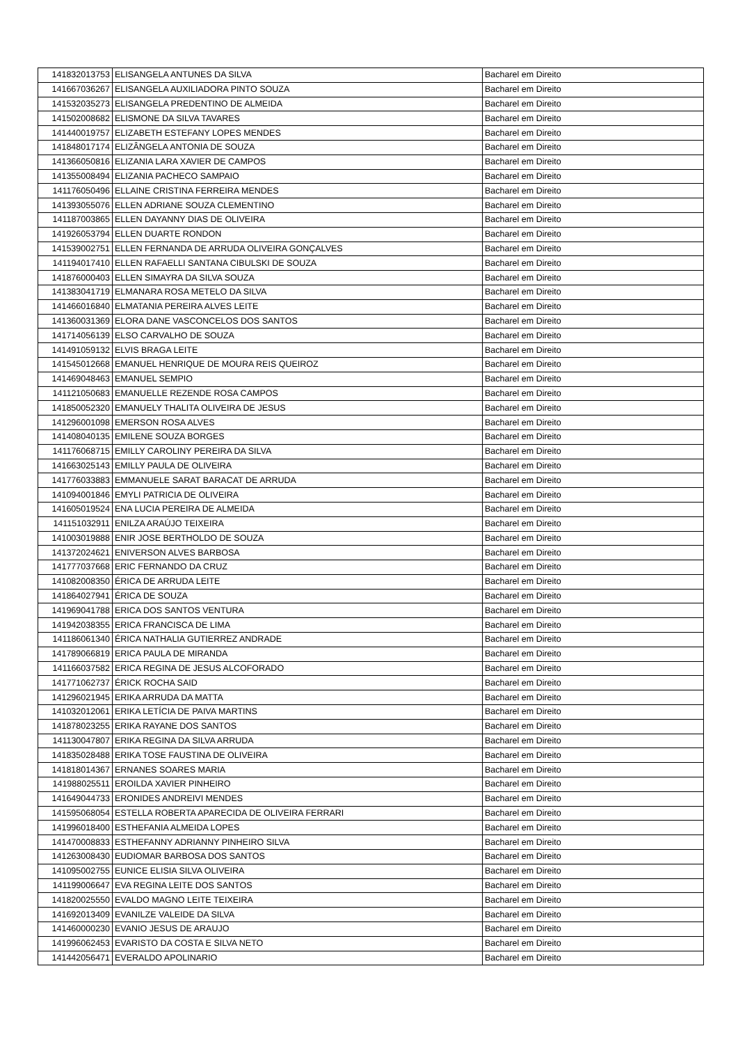| 141832013753 | ELISANGELA ANTUNES DA SILVA | Bacharel em Direito |
| 141667036267 | ELISANGELA AUXILIADORA PINTO SOUZA | Bacharel em Direito |
| 141532035273 | ELISANGELA PREDENTINO DE ALMEIDA | Bacharel em Direito |
| 141502008682 | ELISMONE DA SILVA TAVARES | Bacharel em Direito |
| 141440019757 | ELIZABETH ESTEFANY LOPES MENDES | Bacharel em Direito |
| 141848017174 | ELIZÂNGELA ANTONIA DE SOUZA | Bacharel em Direito |
| 141366050816 | ELIZANIA LARA XAVIER DE CAMPOS | Bacharel em Direito |
| 141355008494 | ELIZANIA PACHECO SAMPAIO | Bacharel em Direito |
| 141176050496 | ELLAINE CRISTINA FERREIRA MENDES | Bacharel em Direito |
| 141393055076 | ELLEN ADRIANE SOUZA CLEMENTINO | Bacharel em Direito |
| 141187003865 | ELLEN DAYANNY DIAS DE OLIVEIRA | Bacharel em Direito |
| 141926053794 | ELLEN DUARTE RONDON | Bacharel em Direito |
| 141539002751 | ELLEN FERNANDA DE ARRUDA OLIVEIRA GONÇALVES | Bacharel em Direito |
| 141194017410 | ELLEN RAFAELLI SANTANA CIBULSKI DE SOUZA | Bacharel em Direito |
| 141876000403 | ELLEN SIMAYRA DA SILVA SOUZA | Bacharel em Direito |
| 141383041719 | ELMANARA ROSA METELO DA SILVA | Bacharel em Direito |
| 141466016840 | ELMATANIA PEREIRA ALVES LEITE | Bacharel em Direito |
| 141360031369 | ELORA DANE VASCONCELOS DOS SANTOS | Bacharel em Direito |
| 141714056139 | ELSO CARVALHO DE SOUZA | Bacharel em Direito |
| 141491059132 | ELVIS BRAGA LEITE | Bacharel em Direito |
| 141545012668 | EMANUEL HENRIQUE DE MOURA REIS QUEIROZ | Bacharel em Direito |
| 141469048463 | EMANUEL SEMPIO | Bacharel em Direito |
| 141121050683 | EMANUELLE REZENDE ROSA CAMPOS | Bacharel em Direito |
| 141850052320 | EMANUELY THALITA OLIVEIRA DE JESUS | Bacharel em Direito |
| 141296001098 | EMERSON ROSA ALVES | Bacharel em Direito |
| 141408040135 | EMILENE SOUZA BORGES | Bacharel em Direito |
| 141176068715 | EMILLY CAROLINY PEREIRA DA SILVA | Bacharel em Direito |
| 141663025143 | EMILLY PAULA DE OLIVEIRA | Bacharel em Direito |
| 141776033883 | EMMANUELE SARAT BARACAT DE ARRUDA | Bacharel em Direito |
| 141094001846 | EMYLI PATRICIA DE OLIVEIRA | Bacharel em Direito |
| 141605019524 | ENA LUCIA PEREIRA DE ALMEIDA | Bacharel em Direito |
| 141151032911 | ENILZA ARAÚJO TEIXEIRA | Bacharel em Direito |
| 141003019888 | ENIR JOSE BERTHOLDO DE SOUZA | Bacharel em Direito |
| 141372024621 | ENIVERSON ALVES BARBOSA | Bacharel em Direito |
| 141777037668 | ERIC FERNANDO DA CRUZ | Bacharel em Direito |
| 141082008350 | ÉRICA DE ARRUDA LEITE | Bacharel em Direito |
| 141864027941 | ÉRICA DE SOUZA | Bacharel em Direito |
| 141969041788 | ERICA DOS SANTOS VENTURA | Bacharel em Direito |
| 141942038355 | ERICA FRANCISCA DE LIMA | Bacharel em Direito |
| 141186061340 | ÉRICA NATHALIA GUTIERREZ ANDRADE | Bacharel em Direito |
| 141789066819 | ERICA PAULA DE MIRANDA | Bacharel em Direito |
| 141166037582 | ERICA REGINA DE JESUS ALCOFORADO | Bacharel em Direito |
| 141771062737 | ÉRICK ROCHA SAID | Bacharel em Direito |
| 141296021945 | ERIKA ARRUDA DA MATTA | Bacharel em Direito |
| 141032012061 | ERIKA LETÍCIA DE PAIVA MARTINS | Bacharel em Direito |
| 141878023255 | ERIKA RAYANE DOS SANTOS | Bacharel em Direito |
| 141130047807 | ERIKA REGINA DA SILVA ARRUDA | Bacharel em Direito |
| 141835028488 | ERIKA TOSE FAUSTINA DE OLIVEIRA | Bacharel em Direito |
| 141818014367 | ERNANES SOARES MARIA | Bacharel em Direito |
| 141988025511 | EROILDA XAVIER PINHEIRO | Bacharel em Direito |
| 141649044733 | ERONIDES ANDREIVI MENDES | Bacharel em Direito |
| 141595068054 | ESTELLA ROBERTA APARECIDA DE OLIVEIRA FERRARI | Bacharel em Direito |
| 141996018400 | ESTHEFANIA ALMEIDA LOPES | Bacharel em Direito |
| 141470008833 | ESTHEFANNY ADRIANNY PINHEIRO SILVA | Bacharel em Direito |
| 141263008430 | EUDIOMAR BARBOSA DOS SANTOS | Bacharel em Direito |
| 141095002755 | EUNICE ELISIA SILVA OLIVEIRA | Bacharel em Direito |
| 141199006647 | EVA REGINA LEITE DOS SANTOS | Bacharel em Direito |
| 141820025550 | EVALDO MAGNO LEITE TEIXEIRA | Bacharel em Direito |
| 141692013409 | EVANILZE VALEIDE DA SILVA | Bacharel em Direito |
| 141460000230 | EVANIO JESUS DE ARAUJO | Bacharel em Direito |
| 141996062453 | EVARISTO DA COSTA E SILVA NETO | Bacharel em Direito |
| 141442056471 | EVERALDO APOLINARIO | Bacharel em Direito |